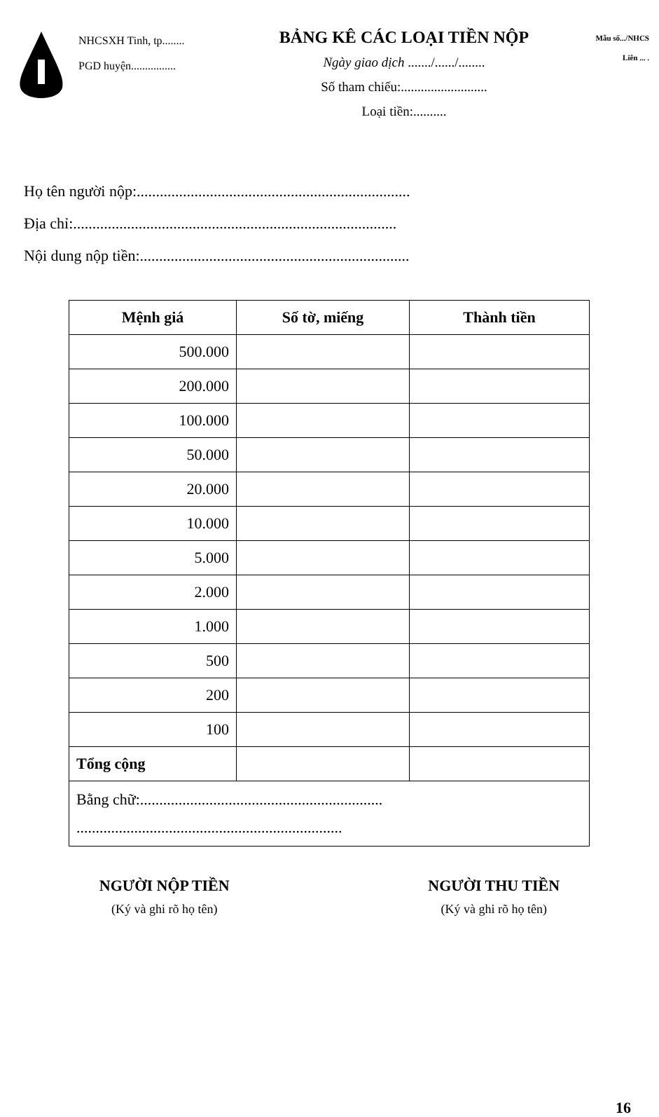NHCSXH Tinh, tp........
PGD huyện................
BẢNG KÊ CÁC LOẠI TIỀN NỘP
Ngày giao dịch ......./....../........
Số tham chiếu:..........................
Loại tiền:..........
Mẫu số.../NHCS
Liên ... .
Họ tên người nộp:.......................................................................
Địa chỉ:....................................................................................
Nội dung nộp tiền:......................................................................
| Mệnh giá | Số tờ, miếng | Thành tiền |
| --- | --- | --- |
| 500.000 | | |
| 200.000 | | |
| 100.000 | | |
| 50.000 | | |
| 20.000 | | |
| 10.000 | | |
| 5.000 | | |
| 2.000 | | |
| 1.000 | | |
| 500 | | |
| 200 | | |
| 100 | | |
| Tổng cộng | | |
| Bằng chữ:............................................................... ..................................................................... | | |
NGƯỜI NỘP TIỀN
(Ký và ghi rõ họ tên)
NGƯỜI THU TIỀN
(Ký và ghi rõ họ tên)
16